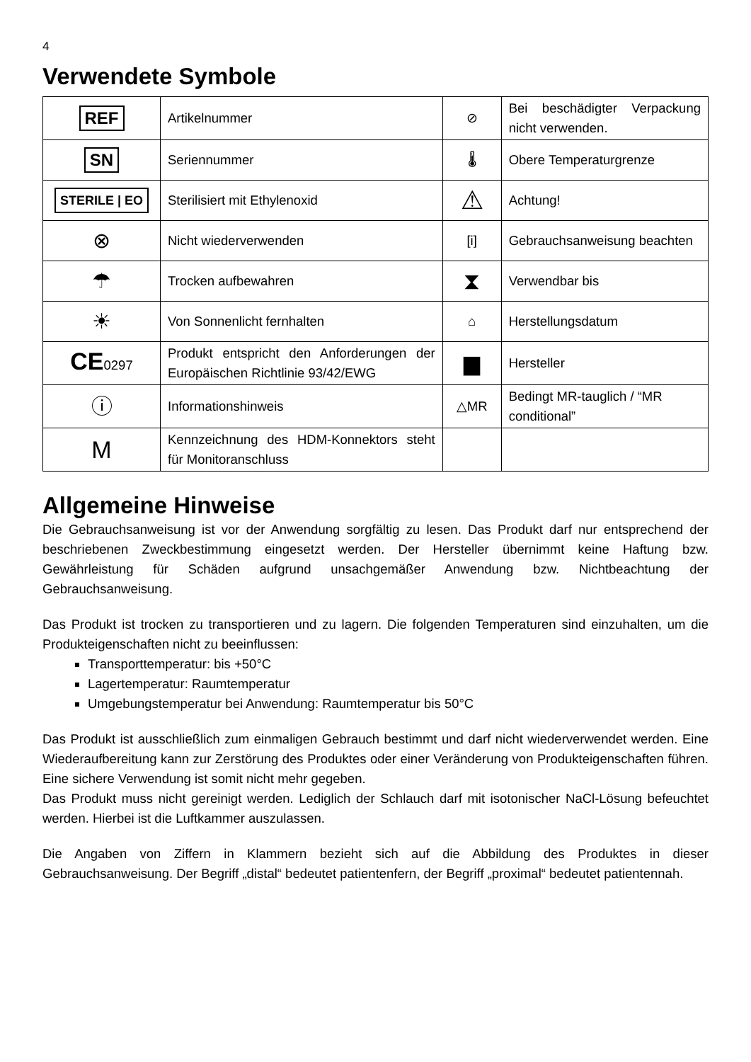4
Verwendete Symbole
| REF | Artikelnummer | ⊘ | Bei beschädigter Verpackung nicht verwenden. |
| SN | Seriennummer | 🌡 | Obere Temperaturgrenze |
| STERILE / EO | Sterilisiert mit Ethylenoxid | ⚠ | Achtung! |
| ⊗ | Nicht wiederverwenden | [i] | Gebrauchsanweisung beachten |
| ☂ | Trocken aufbewahren | ⧗ | Verwendbar bis |
| ☀ | Von Sonnenlicht fernhalten | ⌂ | Herstellungsdatum |
| CE 0297 | Produkt entspricht den Anforderungen der Europäischen Richtlinie 93/42/EWG | ▆ | Hersteller |
| ⓘ | Informationshinweis | △MR | Bedingt MR-tauglich / “MR conditional” |
| M | Kennzeichnung des HDM-Konnektors steht für Monitoranschluss | | |
Allgemeine Hinweise
Die Gebrauchsanweisung ist vor der Anwendung sorgfältig zu lesen. Das Produkt darf nur entsprechend der beschriebenen Zweckbestimmung eingesetzt werden. Der Hersteller übernimmt keine Haftung bzw. Gewährleistung für Schäden aufgrund unsachgemäßer Anwendung bzw. Nichtbeachtung der Gebrauchsanweisung.
Das Produkt ist trocken zu transportieren und zu lagern. Die folgenden Temperaturen sind einzuhalten, um die Produkteigenschaften nicht zu beeinflussen:
Transporttemperatur: bis +50°C
Lagertemperatur: Raumtemperatur
Umgebungstemperatur bei Anwendung: Raumtemperatur bis 50°C
Das Produkt ist ausschließlich zum einmaligen Gebrauch bestimmt und darf nicht wiederverwendet werden. Eine Wiederaufbereitung kann zur Zerstörung des Produktes oder einer Veränderung von Produkteigenschaften führen. Eine sichere Verwendung ist somit nicht mehr gegeben.
Das Produkt muss nicht gereinigt werden. Lediglich der Schlauch darf mit isotonischer NaCl-Lösung befeuchtet werden. Hierbei ist die Luftkammer auszulassen.
Die Angaben von Ziffern in Klammern bezieht sich auf die Abbildung des Produktes in dieser Gebrauchsanweisung. Der Begriff „distal“ bedeutet patientenfern, der Begriff „proximal“ bedeutet patientennah.